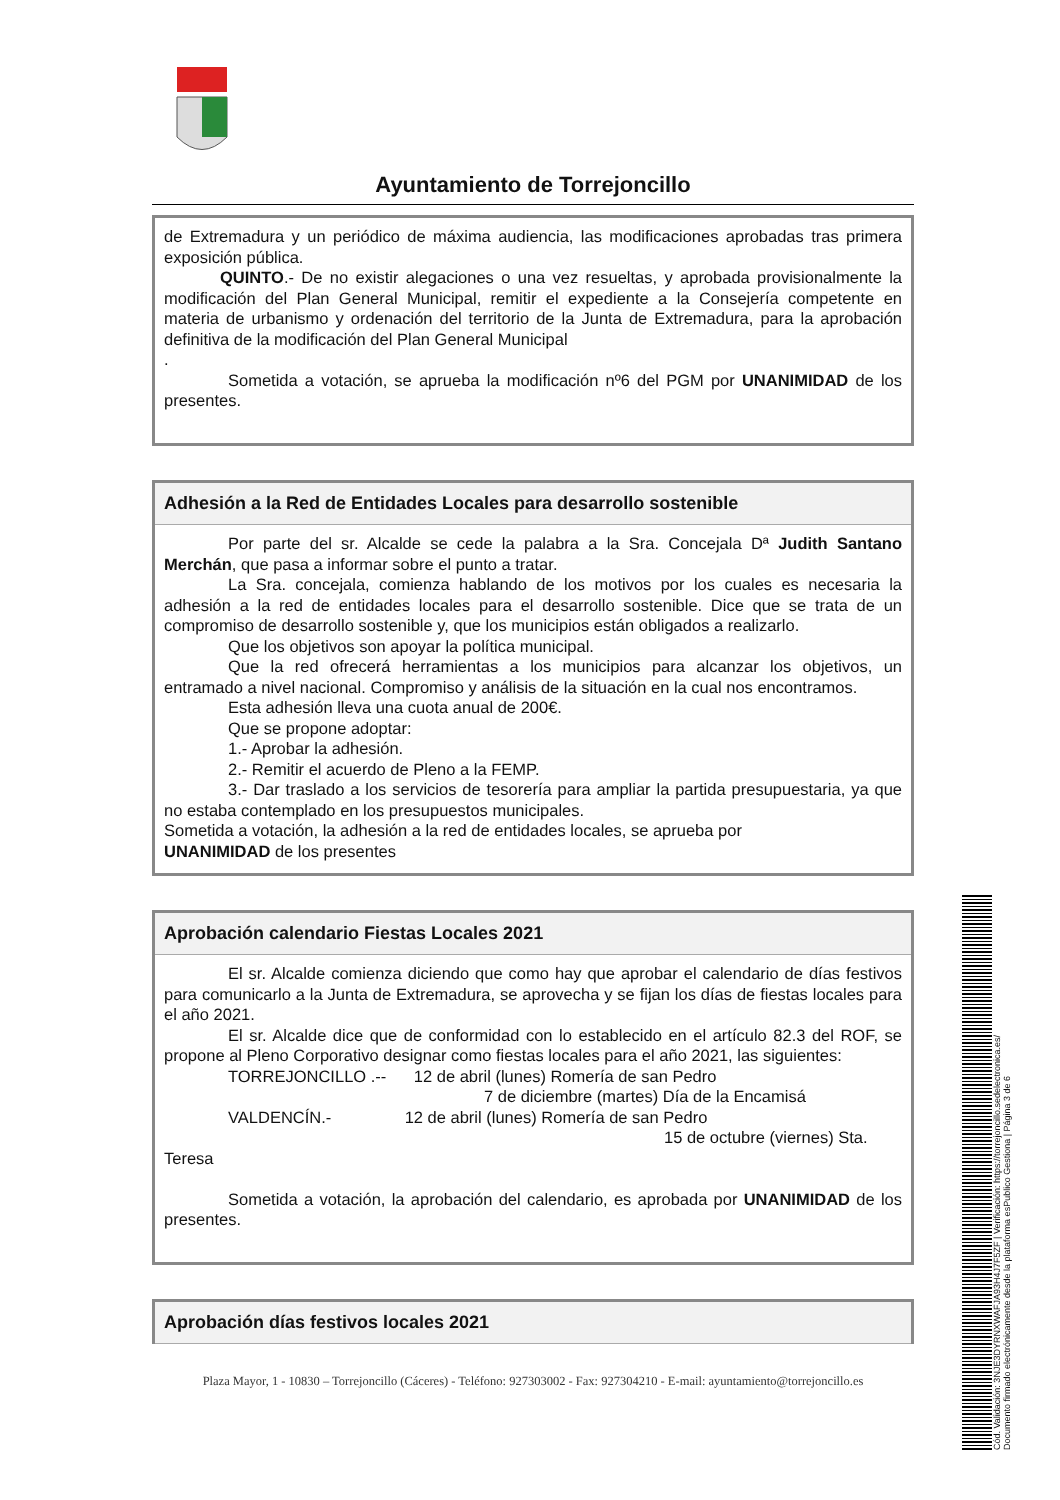Ayuntamiento de Torrejoncillo
de Extremadura y un periódico de máxima audiencia, las modificaciones aprobadas tras primera exposición pública.
QUINTO.- De no existir alegaciones o una vez resueltas, y aprobada provisionalmente la modificación del Plan General Municipal, remitir el expediente a la Consejería competente en materia de urbanismo y ordenación del territorio de la Junta de Extremadura, para la aprobación definitiva de la modificación del Plan General Municipal
.
Sometida a votación, se aprueba la modificación nº6 del PGM por UNANIMIDAD de los presentes.
Adhesión a la Red de Entidades Locales para desarrollo sostenible
Por parte del sr. Alcalde se cede la palabra a la Sra. Concejala Dª Judith Santano Merchán, que pasa a informar sobre el punto a tratar.
La Sra. concejala, comienza hablando de los motivos por los cuales es necesaria la adhesión a la red de entidades locales para el desarrollo sostenible. Dice que se trata de un compromiso de desarrollo sostenible y, que los municipios están obligados a realizarlo.
Que los objetivos son apoyar la política municipal.
Que la red ofrecerá herramientas a los municipios para alcanzar los objetivos, un entramado a nivel nacional. Compromiso y análisis de la situación en la cual nos encontramos.
Esta adhesión lleva una cuota anual de 200€.
Que se propone adoptar:
1.- Aprobar la adhesión.
2.- Remitir el acuerdo de Pleno a la FEMP.
3.- Dar traslado a los servicios de tesorería para ampliar la partida presupuestaria, ya que no estaba contemplado en los presupuestos municipales.
Sometida a votación, la adhesión a la red de entidades locales, se aprueba por
UNANIMIDAD de los presentes
Aprobación calendario Fiestas Locales 2021
El sr. Alcalde comienza diciendo que como hay que aprobar el calendario de días festivos para comunicarlo a la Junta de Extremadura, se aprovecha y se fijan los días de fiestas locales para el año 2021.
El sr. Alcalde dice que de conformidad con lo establecido en el artículo 82.3 del ROF, se propone al Pleno Corporativo designar como fiestas locales para el año 2021, las siguientes:
TORREJONCILLO .-- 12 de abril (lunes) Romería de san Pedro
7 de diciembre (martes) Día de la Encamisá
VALDENCÍN.- 12 de abril (lunes) Romería de san Pedro
15 de octubre (viernes) Sta.
Teresa
Sometida a votación, la aprobación del calendario, es aprobada por UNANIMIDAD de los presentes.
Aprobación días festivos locales 2021
Plaza Mayor, 1 - 10830 – Torrejoncillo (Cáceres) - Teléfono: 927303002 - Fax: 927304210 - E-mail: ayuntamiento@torrejoncillo.es
Cód. Validación: 3NJE3DYRNXWAFJA93H4J7F5ZF | Verificación: https://torrejoncillo.sedelectronica.es/
Documento firmado electrónicamente desde la plataforma esPublico Gestiona | Página 3 de 6